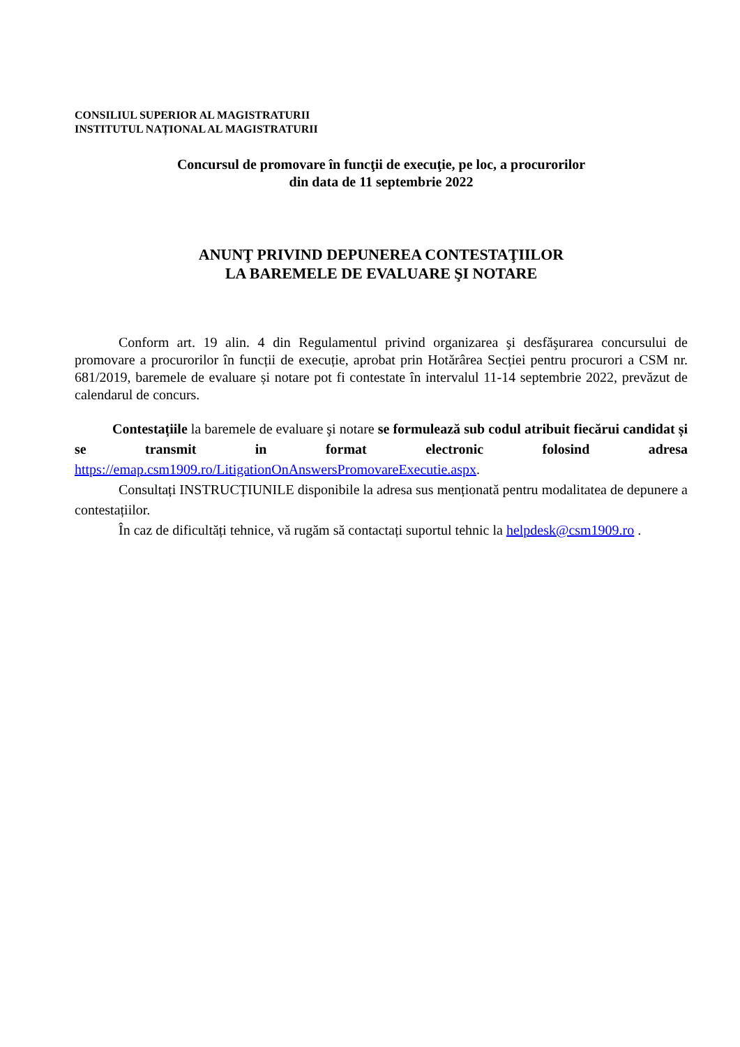CONSILIUL SUPERIOR AL MAGISTRATURII
INSTITUTUL NAȚIONAL AL MAGISTRATURII
Concursul de promovare în funcţii de execuţie, pe loc, a procurorilor
din data de 11 septembrie 2022
ANUNŢ PRIVIND DEPUNEREA CONTESTAŢIILOR
LA BAREMELE DE EVALUARE ŞI NOTARE
Conform art. 19 alin. 4 din Regulamentul privind organizarea şi desfăşurarea concursului de promovare a procurorilor în funcții de execuție, aprobat prin Hotărârea Secției pentru procurori a CSM nr. 681/2019, baremele de evaluare și notare pot fi contestate în intervalul 11-14 septembrie 2022, prevăzut de calendarul de concurs.
Contestațiile la baremele de evaluare şi notare se formulează sub codul atribuit fiecărui candidat și se transmit in format electronic folosind adresa https://emap.csm1909.ro/LitigationOnAnswersPromovareExecutie.aspx.
Consultați INSTRUCȚIUNILE disponibile la adresa sus menționată pentru modalitatea de depunere a contestațiilor.
În caz de dificultăți tehnice, vă rugăm să contactați suportul tehnic la helpdesk@csm1909.ro .